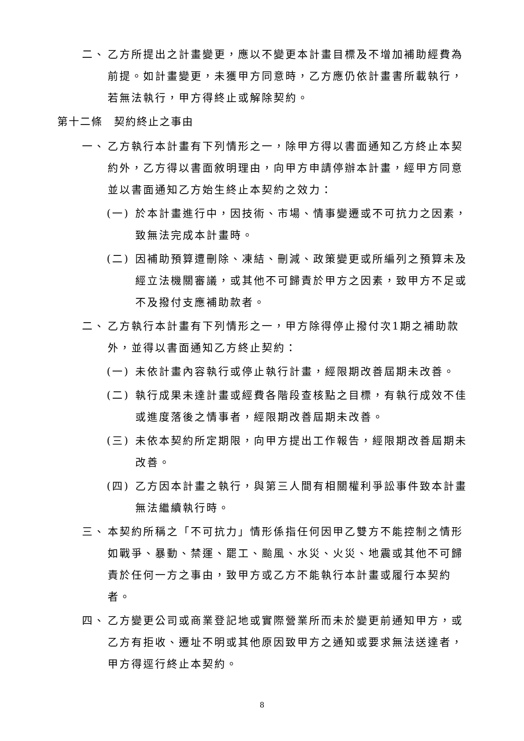二、 乙方所提出之計畫變更，應以不變更本計畫目標及不增加補助經費為前提。如計畫變更，未獲甲方同意時，乙方應仍依計畫書所載執行，若無法執行，甲方得終止或解除契約。
第十二條　契約終止之事由
一、 乙方執行本計畫有下列情形之一，除甲方得以書面通知乙方終止本契約外，乙方得以書面敘明理由，向甲方申請停辦本計畫，經甲方同意並以書面通知乙方始生終止本契約之效力：
(一) 於本計畫進行中，因技術、市場、情事變遷或不可抗力之因素，致無法完成本計畫時。
(二) 因補助預算遭刪除、凍結、刪減、政策變更或所編列之預算未及經立法機關審議，或其他不可歸責於甲方之因素，致甲方不足或不及撥付支應補助款者。
二、 乙方執行本計畫有下列情形之一，甲方除得停止撥付次1期之補助款外，並得以書面通知乙方終止契約：
(一) 未依計畫內容執行或停止執行計畫，經限期改善屆期未改善。
(二) 執行成果未達計畫或經費各階段查核點之目標，有執行成效不佳或進度落後之情事者，經限期改善屆期未改善。
(三) 未依本契約所定期限，向甲方提出工作報告，經限期改善屆期未改善。
(四) 乙方因本計畫之執行，與第三人間有相關權利爭訟事件致本計畫無法繼續執行時。
三、 本契約所稱之「不可抗力」情形係指任何因甲乙雙方不能控制之情形如戰爭、暴動、禁運、罷工、颱風、水災、火災、地震或其他不可歸責於任何一方之事由，致甲方或乙方不能執行本計畫或履行本契約者。
四、 乙方變更公司或商業登記地或實際營業所而未於變更前通知甲方，或乙方有拒收、遷址不明或其他原因致甲方之通知或要求無法送達者，甲方得逕行終止本契約。
8